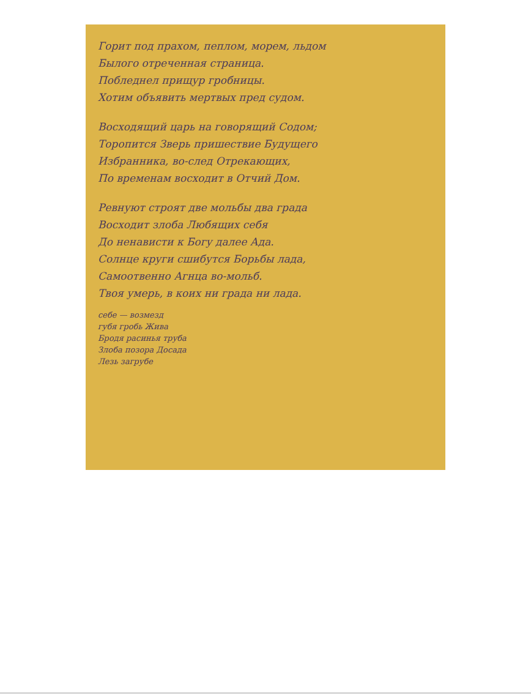Горит под прахом, пеплом, морем, льдом
Былого отреченная страница.
Побледнел прищур гробницы.
Хотим объявить мертвых пред судом.
Восходящий царь на говорящий Содом;
Торопится Зверь пришествие Будущего
Избранника, во-след Отрекающих,
По временам восходит в Отчий Дом.
Ревнуют строят две мольбы два града
Восходит злоба Любящих себя
До ненависти к Богу далее Ада.
Солнце круги сшибутся Борьбы лада,
Самоотвенно Агнца во-мольб.
Твоя умерь, в коих ни града ни лада.
себе — возмезд
губя гробь Жива
Бродя расинья труба
Злоба позора Досада
Лезь загрубе